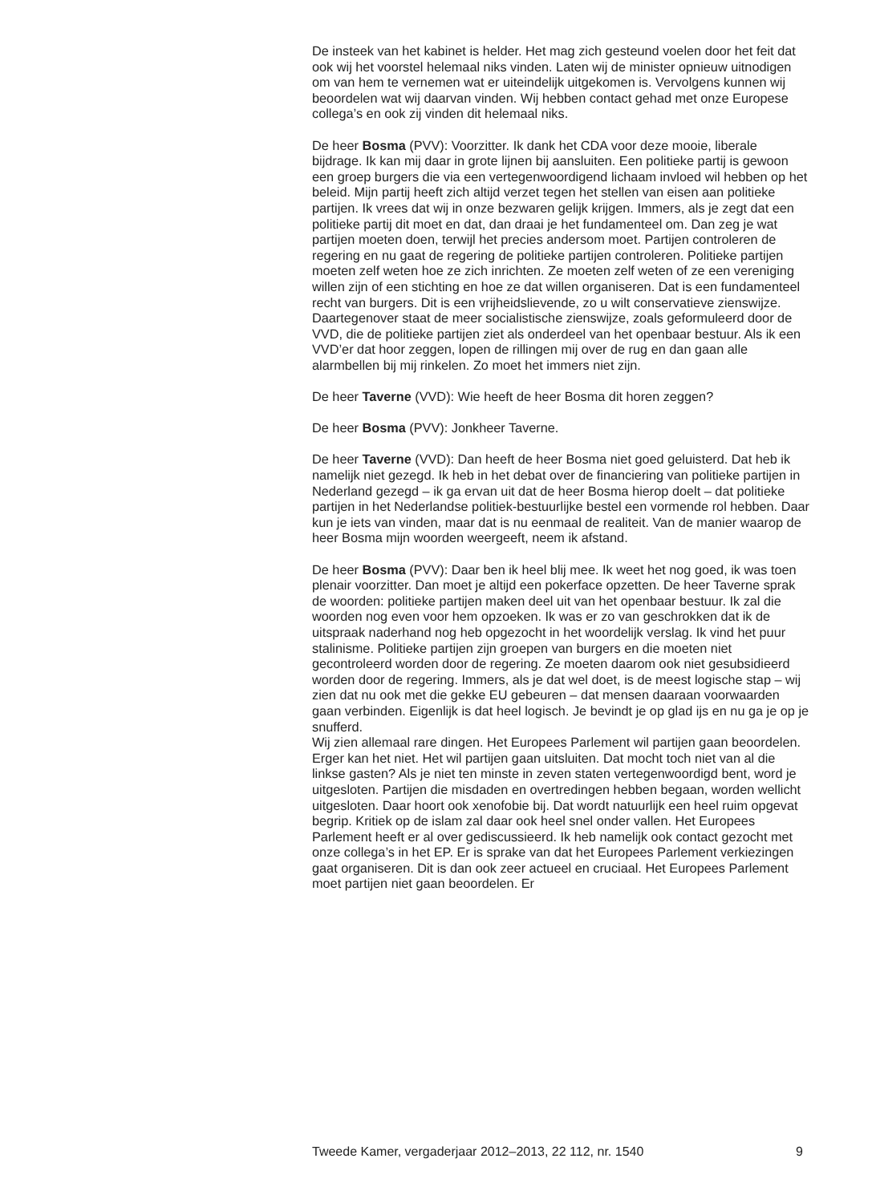De insteek van het kabinet is helder. Het mag zich gesteund voelen door het feit dat ook wij het voorstel helemaal niks vinden. Laten wij de minister opnieuw uitnodigen om van hem te vernemen wat er uiteindelijk uitgekomen is. Vervolgens kunnen wij beoordelen wat wij daarvan vinden. Wij hebben contact gehad met onze Europese collega’s en ook zij vinden dit helemaal niks.
De heer Bosma (PVV): Voorzitter. Ik dank het CDA voor deze mooie, liberale bijdrage. Ik kan mij daar in grote lijnen bij aansluiten. Een politieke partij is gewoon een groep burgers die via een vertegenwoordigend lichaam invloed wil hebben op het beleid. Mijn partij heeft zich altijd verzet tegen het stellen van eisen aan politieke partijen. Ik vrees dat wij in onze bezwaren gelijk krijgen. Immers, als je zegt dat een politieke partij dit moet en dat, dan draai je het fundamenteel om. Dan zeg je wat partijen moeten doen, terwijl het precies andersom moet. Partijen controleren de regering en nu gaat de regering de politieke partijen controleren. Politieke partijen moeten zelf weten hoe ze zich inrichten. Ze moeten zelf weten of ze een vereniging willen zijn of een stichting en hoe ze dat willen organiseren. Dat is een fundamenteel recht van burgers. Dit is een vrijheidslievende, zo u wilt conservatieve zienswijze. Daartegenover staat de meer socialistische zienswijze, zoals geformuleerd door de VVD, die de politieke partijen ziet als onderdeel van het openbaar bestuur. Als ik een VVD’er dat hoor zeggen, lopen de rillingen mij over de rug en dan gaan alle alarmbellen bij mij rinkelen. Zo moet het immers niet zijn.
De heer Taverne (VVD): Wie heeft de heer Bosma dit horen zeggen?
De heer Bosma (PVV): Jonkheer Taverne.
De heer Taverne (VVD): Dan heeft de heer Bosma niet goed geluisterd. Dat heb ik namelijk niet gezegd. Ik heb in het debat over de financiering van politieke partijen in Nederland gezegd – ik ga ervan uit dat de heer Bosma hierop doelt – dat politieke partijen in het Nederlandse politiek-bestuurlijke bestel een vormende rol hebben. Daar kun je iets van vinden, maar dat is nu eenmaal de realiteit. Van de manier waarop de heer Bosma mijn woorden weergeeft, neem ik afstand.
De heer Bosma (PVV): Daar ben ik heel blij mee. Ik weet het nog goed, ik was toen plenair voorzitter. Dan moet je altijd een pokerface opzetten. De heer Taverne sprak de woorden: politieke partijen maken deel uit van het openbaar bestuur. Ik zal die woorden nog even voor hem opzoeken. Ik was er zo van geschrokken dat ik de uitspraak naderhand nog heb opgezocht in het woordelijk verslag. Ik vind het puur stalinisme. Politieke partijen zijn groepen van burgers en die moeten niet gecontroleerd worden door de regering. Ze moeten daarom ook niet gesubsidieerd worden door de regering. Immers, als je dat wel doet, is de meest logische stap – wij zien dat nu ook met die gekke EU gebeuren – dat mensen daaraan voorwaarden gaan verbinden. Eigenlijk is dat heel logisch. Je bevindt je op glad ijs en nu ga je op je snufferd.
Wij zien allemaal rare dingen. Het Europees Parlement wil partijen gaan beoordelen. Erger kan het niet. Het wil partijen gaan uitsluiten. Dat mocht toch niet van al die linkse gasten? Als je niet ten minste in zeven staten vertegenwoordigd bent, word je uitgesloten. Partijen die misdaden en overtredingen hebben begaan, worden wellicht uitgesloten. Daar hoort ook xenofobie bij. Dat wordt natuurlijk een heel ruim opgevat begrip. Kritiek op de islam zal daar ook heel snel onder vallen. Het Europees Parlement heeft er al over gediscussieerd. Ik heb namelijk ook contact gezocht met onze collega’s in het EP. Er is sprake van dat het Europees Parlement verkiezingen gaat organiseren. Dit is dan ook zeer actueel en cruciaal. Het Europees Parlement moet partijen niet gaan beoordelen. Er
Tweede Kamer, vergaderjaar 2012–2013, 22 112, nr. 1540 9